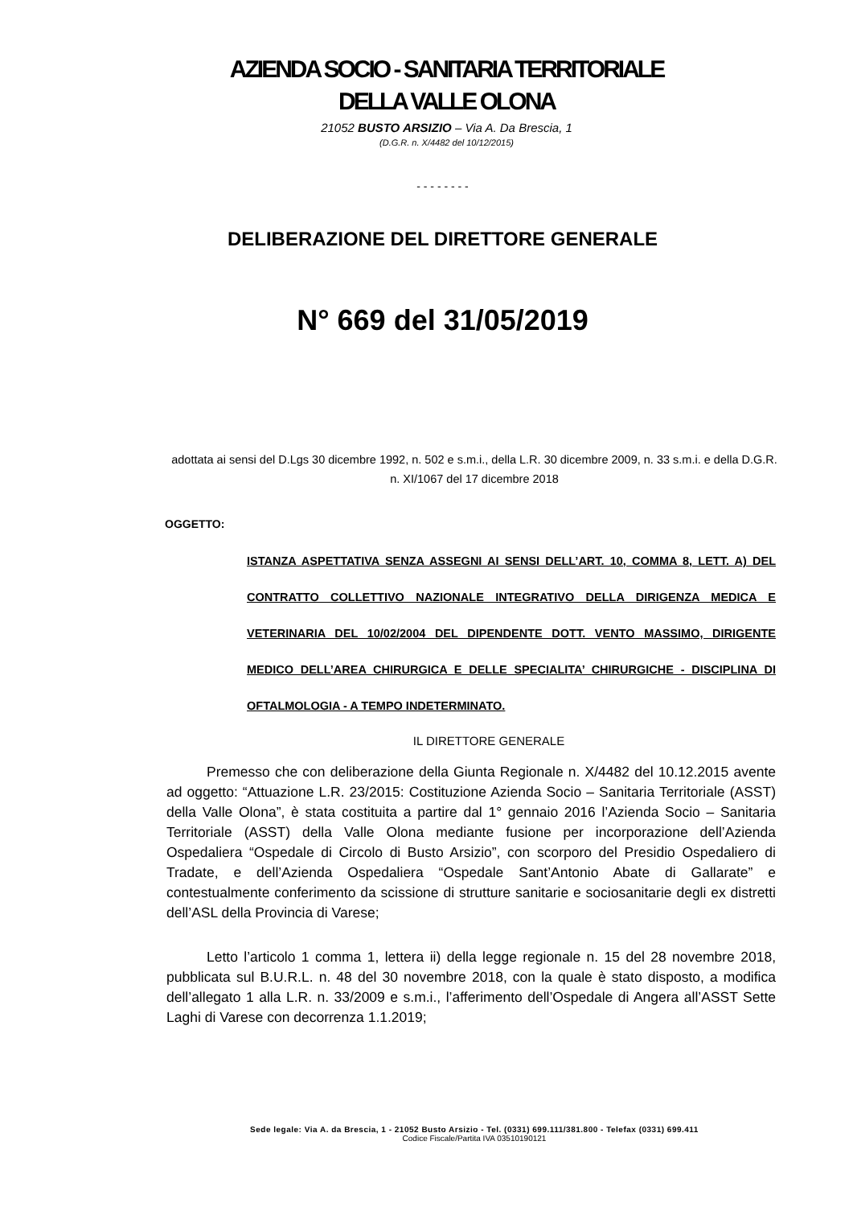AZIENDA SOCIO - SANITARIA TERRITORIALE
DELLA VALLE OLONA
21052 BUSTO ARSIZIO – Via A. Da Brescia, 1
(D.G.R. n. X/4482 del 10/12/2015)
- - - - - - - -
DELIBERAZIONE DEL DIRETTORE GENERALE
N° 669 del 31/05/2019
adottata ai sensi del D.Lgs 30 dicembre 1992, n. 502 e s.m.i., della L.R. 30 dicembre 2009, n. 33 s.m.i. e della D.G.R. n. XI/1067 del 17 dicembre 2018
OGGETTO:
ISTANZA ASPETTATIVA SENZA ASSEGNI AI SENSI DELL’ART. 10, COMMA 8, LETT. A) DEL CONTRATTO COLLETTIVO NAZIONALE INTEGRATIVO DELLA DIRIGENZA MEDICA E VETERINARIA DEL 10/02/2004 DEL DIPENDENTE DOTT. VENTO MASSIMO, DIRIGENTE MEDICO DELL’AREA CHIRURGICA E DELLE SPECIALITA’ CHIRURGICHE - DISCIPLINA DI OFTALMOLOGIA - A TEMPO INDETERMINATO.
IL DIRETTORE GENERALE
Premesso che con deliberazione della Giunta Regionale n. X/4482 del 10.12.2015 avente ad oggetto: “Attuazione L.R. 23/2015: Costituzione Azienda Socio – Sanitaria Territoriale (ASST) della Valle Olona”, è stata costituita a partire dal 1° gennaio 2016 l’Azienda Socio – Sanitaria Territoriale (ASST) della Valle Olona mediante fusione per incorporazione dell’Azienda Ospedaliera “Ospedale di Circolo di Busto Arsizio”, con scorporo del Presidio Ospedaliero di Tradate, e dell’Azienda Ospedaliera “Ospedale Sant’Antonio Abate di Gallarate” e contestualmente conferimento da scissione di strutture sanitarie e sociosanitarie degli ex distretti dell’ASL della Provincia di Varese;
Letto l’articolo 1 comma 1, lettera ii) della legge regionale n. 15 del 28 novembre 2018, pubblicata sul B.U.R.L. n. 48 del 30 novembre 2018, con la quale è stato disposto, a modifica dell’allegato 1 alla L.R. n. 33/2009 e s.m.i., l’afferimento dell’Ospedale di Angera all’ASST Sette Laghi di Varese con decorrenza 1.1.2019;
Sede legale: Via A. da Brescia, 1 - 21052 Busto Arsizio - Tel. (0331) 699.111/381.800 - Telefax (0331) 699.411
Codice Fiscale/Partita IVA 03510190121